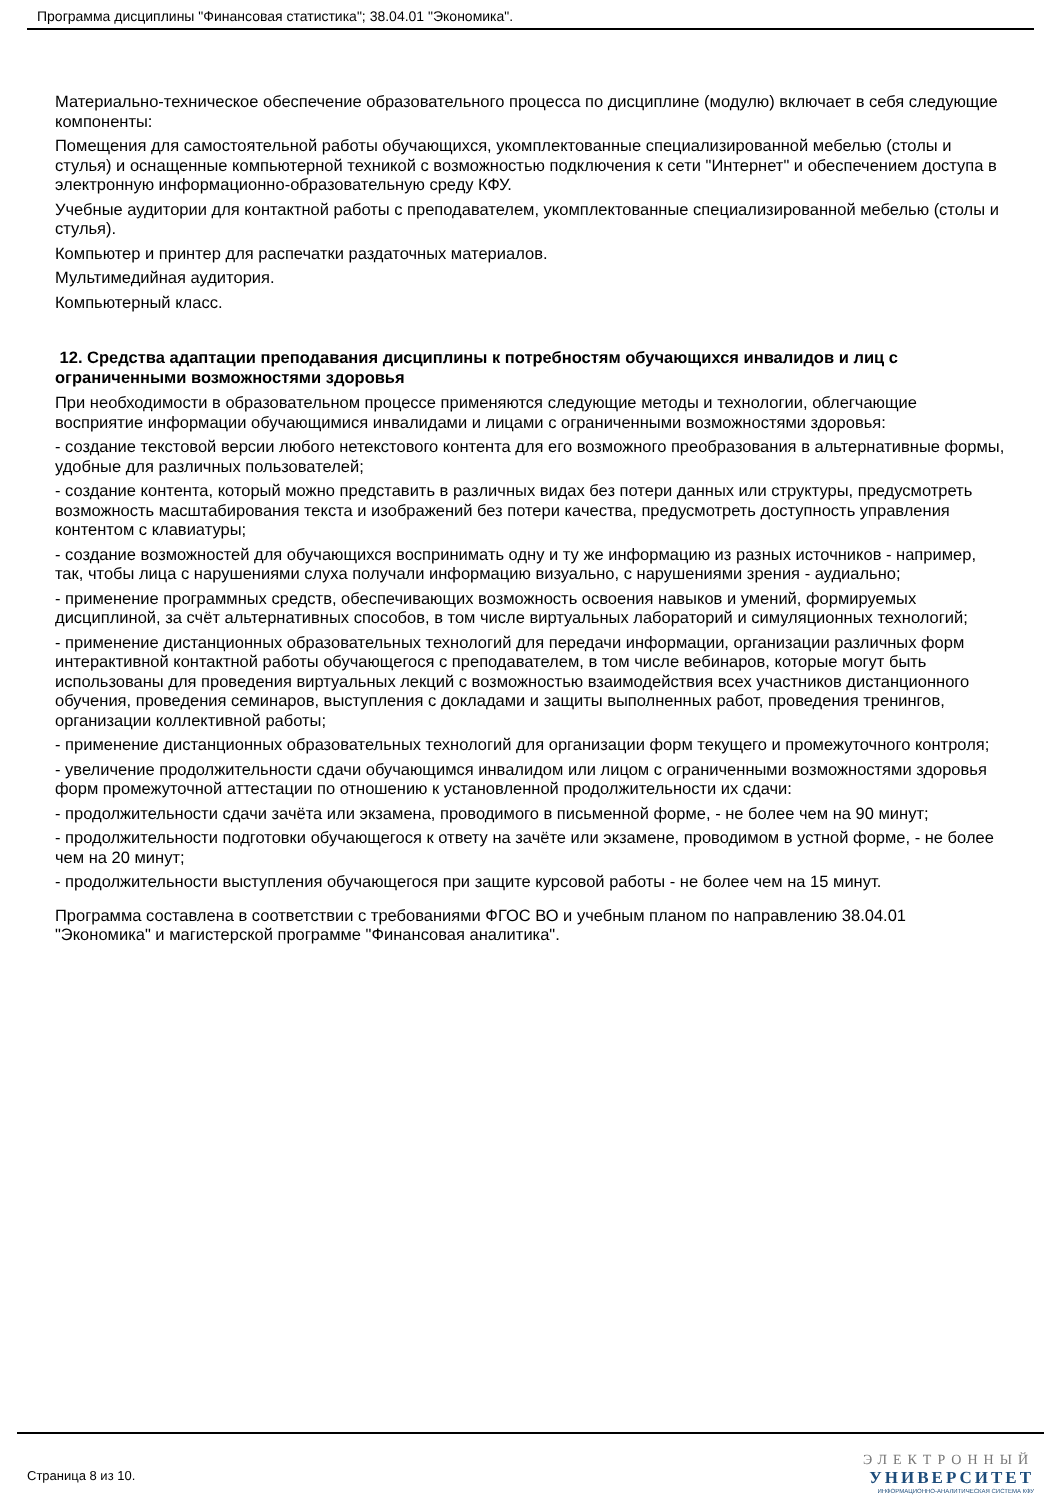Программа дисциплины "Финансовая статистика"; 38.04.01 "Экономика".
Материально-техническое обеспечение образовательного процесса по дисциплине (модулю) включает в себя следующие компоненты:
Помещения для самостоятельной работы обучающихся, укомплектованные специализированной мебелью (столы и стулья) и оснащенные компьютерной техникой с возможностью подключения к сети "Интернет" и обеспечением доступа в электронную информационно-образовательную среду КФУ.
Учебные аудитории для контактной работы с преподавателем, укомплектованные специализированной мебелью (столы и стулья).
Компьютер и принтер для распечатки раздаточных материалов.
Мультимедийная аудитория.
Компьютерный класс.
12. Средства адаптации преподавания дисциплины к потребностям обучающихся инвалидов и лиц с ограниченными возможностями здоровья
При необходимости в образовательном процессе применяются следующие методы и технологии, облегчающие восприятие информации обучающимися инвалидами и лицами с ограниченными возможностями здоровья:
- создание текстовой версии любого нетекстового контента для его возможного преобразования в альтернативные формы, удобные для различных пользователей;
- создание контента, который можно представить в различных видах без потери данных или структуры, предусмотреть возможность масштабирования текста и изображений без потери качества, предусмотреть доступность управления контентом с клавиатуры;
- создание возможностей для обучающихся воспринимать одну и ту же информацию из разных источников - например, так, чтобы лица с нарушениями слуха получали информацию визуально, с нарушениями зрения - аудиально;
- применение программных средств, обеспечивающих возможность освоения навыков и умений, формируемых дисциплиной, за счёт альтернативных способов, в том числе виртуальных лабораторий и симуляционных технологий;
- применение дистанционных образовательных технологий для передачи информации, организации различных форм интерактивной контактной работы обучающегося с преподавателем, в том числе вебинаров, которые могут быть использованы для проведения виртуальных лекций с возможностью взаимодействия всех участников дистанционного обучения, проведения семинаров, выступления с докладами и защиты выполненных работ, проведения тренингов, организации коллективной работы;
- применение дистанционных образовательных технологий для организации форм текущего и промежуточного контроля;
- увеличение продолжительности сдачи обучающимся инвалидом или лицом с ограниченными возможностями здоровья форм промежуточной аттестации по отношению к установленной продолжительности их сдачи:
- продолжительности сдачи зачёта или экзамена, проводимого в письменной форме, - не более чем на 90 минут;
- продолжительности подготовки обучающегося к ответу на зачёте или экзамене, проводимом в устной форме, - не более чем на 20 минут;
- продолжительности выступления обучающегося при защите курсовой работы - не более чем на 15 минут.
Программа составлена в соответствии с требованиями ФГОС ВО и учебным планом по направлению 38.04.01 "Экономика" и магистерской программе "Финансовая аналитика".
Страница 8 из 10.
ЭЛЕКТРОННЫЙ
УНИВЕРСИТЕТ
ИНФОРМАЦИОННО-АНАЛИТИЧЕСКАЯ СИСТЕМА КФУ